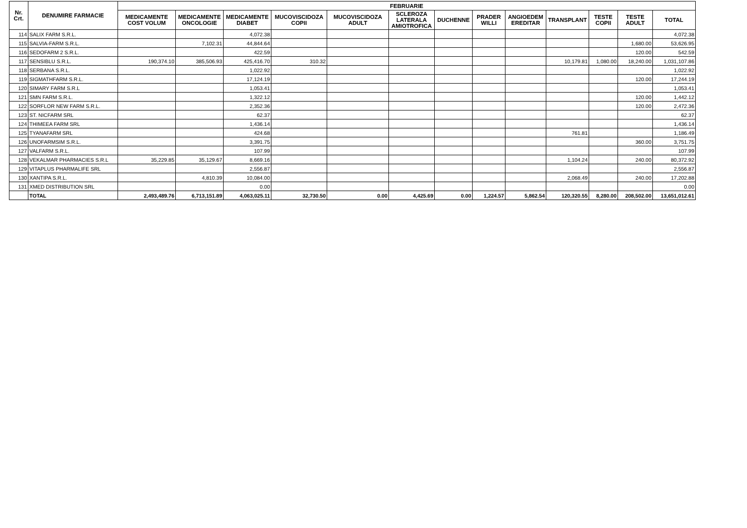| Nr. Crt. | DENUMIRE FARMACIE | FEBRUARIE | | | | | | | | | | | | |
| --- | --- | --- | --- | --- | --- | --- | --- | --- | --- | --- | --- | --- | --- | --- |
| | | MEDICAMENTE COST VOLUM | MEDICAMENTE ONCOLOGIE | MEDICAMENTE DIABET | MUCOVISCIDOZA COPII | MUCOVISCIDOZA ADULT | SCLEROZA LATERALA AMIOTROFICA | DUCHENNE | PRADER WILLI | ANGIOEDEM EREDITAR | TRANSPLANT | TESTE COPII | TESTE ADULT | TOTAL |
| 114 | SALIX FARM S.R.L. | | | 4,072.38 | | | | | | | | | | 4,072.38 |
| 115 | SALVIA-FARM S.R.L. | | 7,102.31 | 44,844.64 | | | | | | | | | 1,680.00 | 53,626.95 |
| 116 | SEDOFARM 2 S.R.L. | | | 422.59 | | | | | | | | | 120.00 | 542.59 |
| 117 | SENSIBLU S.R.L. | 190,374.10 | 385,506.93 | 425,416.70 | 310.32 | | | | | | 10,179.81 | 1,080.00 | 18,240.00 | 1,031,107.86 |
| 118 | SERBANA S.R.L. | | | 1,022.92 | | | | | | | | | | 1,022.92 |
| 119 | SIGMATHFARM S.R.L. | | | 17,124.19 | | | | | | | | | 120.00 | 17,244.19 |
| 120 | SIMARY FARM S.R.L | | | 1,053.41 | | | | | | | | | | 1,053.41 |
| 121 | SMN FARM S.R.L. | | | 1,322.12 | | | | | | | | | 120.00 | 1,442.12 |
| 122 | SORFLOR NEW FARM S.R.L. | | | 2,352.36 | | | | | | | | | 120.00 | 2,472.36 |
| 123 | ST. NICFARM SRL | | | 62.37 | | | | | | | | | | 62.37 |
| 124 | THIMEEA FARM SRL | | | 1,436.14 | | | | | | | | | | 1,436.14 |
| 125 | TYANAFARM SRL | | | 424.68 | | | | | | | 761.81 | | | 1,186.49 |
| 126 | UNOFARMSIM S.R.L. | | | 3,391.75 | | | | | | | | | 360.00 | 3,751.75 |
| 127 | VALFARM S.R.L. | | | 107.99 | | | | | | | | | | 107.99 |
| 128 | VEKALMAR PHARMACIES S.R.L | 35,229.85 | 35,129.67 | 8,669.16 | | | | | | | 1,104.24 | | 240.00 | 80,372.92 |
| 129 | VITAPLUS PHARMALIFE SRL | | | 2,556.87 | | | | | | | | | | 2,556.87 |
| 130 | XANTIPA S.R.L. | | 4,810.39 | 10,084.00 | | | | | | | 2,068.49 | | 240.00 | 17,202.88 |
| 131 | XMED DISTRIBUTION SRL | | | 0.00 | | | | | | | | | | 0.00 |
| | TOTAL | 2,493,489.76 | 6,713,151.89 | 4,063,025.11 | 32,730.50 | 0.00 | 4,425.69 | 0.00 | 1,224.57 | 5,862.54 | 120,320.55 | 8,280.00 | 208,502.00 | 13,651,012.61 |